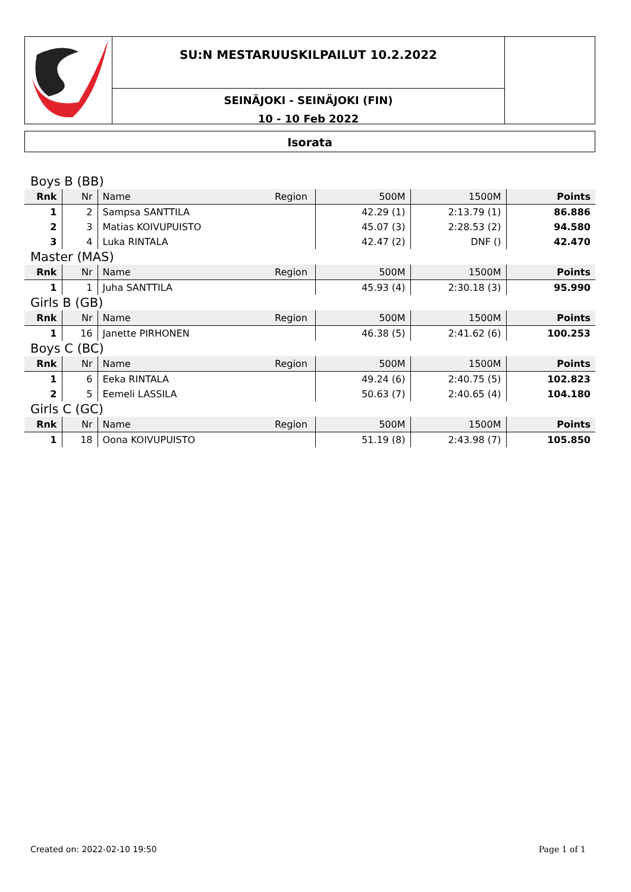SU:N MESTARUUSKILPAILUT 10.2.2022
SEINÄJOKI - SEINÄJOKI (FIN)
10 - 10 Feb 2022
Isorata
| Boys B (BB) | | | | | | |
| Rnk | Nr | Name | Region | 500M | 1500M | Points |
| 1 | 2 | Sampsa SANTTILA | | 42.29 (1) | 2:13.79 (1) | 86.886 |
| 2 | 3 | Matias KOIVUPUISTO | | 45.07 (3) | 2:28.53 (2) | 94.580 |
| 3 | 4 | Luka RINTALA | | 42.47 (2) | DNF () | 42.470 |
| Master (MAS) | | | | | | |
| Rnk | Nr | Name | Region | 500M | 1500M | Points |
| 1 | 1 | Juha SANTTILA | | 45.93 (4) | 2:30.18 (3) | 95.990 |
| Girls B (GB) | | | | | | |
| Rnk | Nr | Name | Region | 500M | 1500M | Points |
| 1 | 16 | Janette PIRHONEN | | 46.38 (5) | 2:41.62 (6) | 100.253 |
| Boys C (BC) | | | | | | |
| Rnk | Nr | Name | Region | 500M | 1500M | Points |
| 1 | 6 | Eeka RINTALA | | 49.24 (6) | 2:40.75 (5) | 102.823 |
| 2 | 5 | Eemeli LASSILA | | 50.63 (7) | 2:40.65 (4) | 104.180 |
| Girls C (GC) | | | | | | |
| Rnk | Nr | Name | Region | 500M | 1500M | Points |
| 1 | 18 | Oona KOIVUPUISTO | | 51.19 (8) | 2:43.98 (7) | 105.850 |
Created on: 2022-02-10 19:50 Page 1 of 1